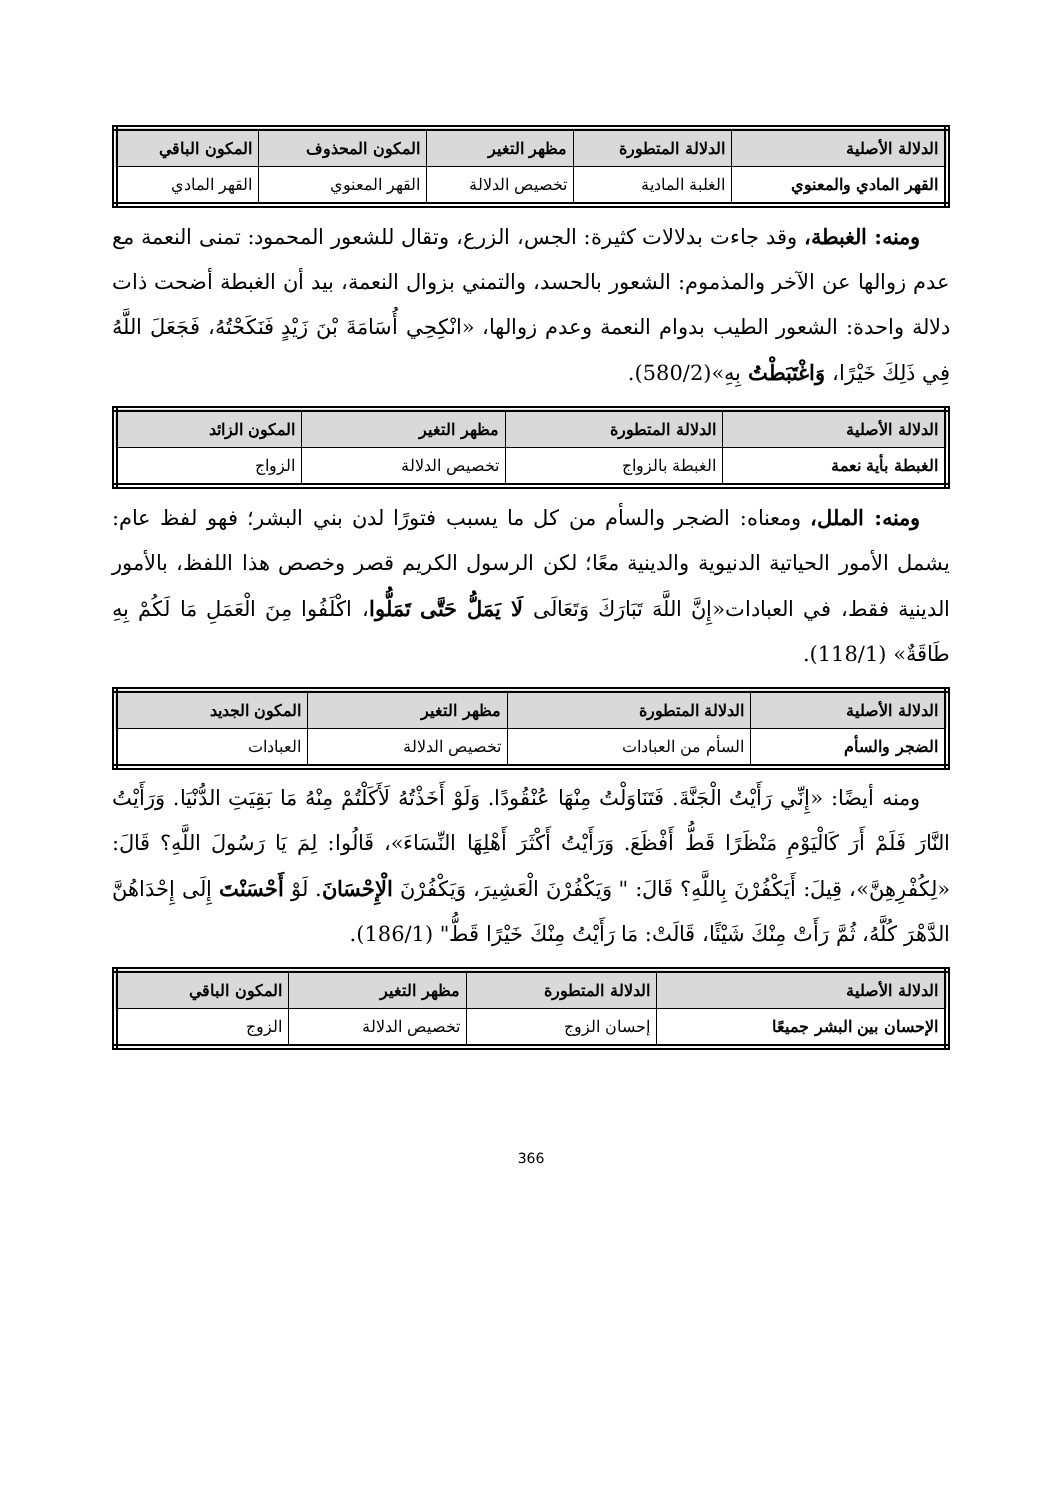| الدلالة الأصلية | الدلالة المتطورة | مظهر التغير | المكون المحذوف | المكون الباقي |
| --- | --- | --- | --- | --- |
| القهر المادي والمعنوي | الغلبة المادية | تخصيص الدلالة | القهر المعنوي | القهر المادي |
ومنه: الغبطة، وقد جاءت بدلالات كثيرة: الجس، الزرع، وتقال للشعور المحمود: تمنى النعمة مع عدم زوالها عن الآخر والمذموم: الشعور بالحسد، والتمني بزوال النعمة، بيد أن الغبطة أضحت ذات دلالة واحدة: الشعور الطيب بدوام النعمة وعدم زوالها، «انْكِحِي أُسَامَةَ بْنَ زَيْدٍ فَنَكَحْتُهُ، فَجَعَلَ اللَّهُ فِي ذَلِكَ خَيْرًا، وَاغْتَبَطْتُ بِهِ»(580/2).
| الدلالة الأصلية | الدلالة المتطورة | مظهر التغير | المكون الزائد |
| --- | --- | --- | --- |
| الغبطة بأية نعمة | الغبطة بالزواج | تخصيص الدلالة | الزواج |
ومنه: الملل، ومعناه: الضجر والسأم من كل ما يسبب فتورًا لدن بني البشر؛ فهو لفظ عام: يشمل الأمور الحياتية الدنيوية والدينية معًا؛ لكن الرسول الكريم قصر وخصص هذا اللفظ، بالأمور الدينية فقط، في العبادات«إِنَّ اللَّهَ تَبَارَكَ وَتَعَالَى لَا يَمَلُّ حَتَّى تَمَلُّوا، اكْلَفُوا مِنَ الْعَمَلِ مَا لَكُمْ بِهِ طَاقَةٌ» (118/1).
| الدلالة الأصلية | الدلالة المتطورة | مظهر التغير | المكون الجديد |
| --- | --- | --- | --- |
| الضجر والسأم | السأم من العبادات | تخصيص الدلالة | العبادات |
ومنه أيضًا: «إِنِّي رَأَيْتُ الْجَنَّةَ. فَتَنَاوَلْتُ مِنْهَا عُنْقُودًا. وَلَوْ أَخَذْتُهُ لَأَكَلْتُمْ مِنْهُ مَا بَقِيَتِ الدُّنْيَا. وَرَأَيْتُ النَّارَ فَلَمْ أَرَ كَالْيَوْمِ مَنْظَرًا قَطُّ أَفْظَعَ. وَرَأَيْتُ أَكْثَرَ أَهْلِهَا النِّسَاءَ»، قَالُوا: لِمَ يَا رَسُولَ اللَّهِ؟ قَالَ: «لِكُفْرِهِنَّ»، قِيلَ: أَيَكْفُرْنَ بِاللَّهِ؟ قَالَ: " وَيَكْفُرْنَ الْعَشِيرَ، وَيَكْفُرْنَ الْإِحْسَانَ. لَوْ أَحْسَنْتَ إِلَى إِحْدَاهُنَّ الدَّهْرَ كُلَّهُ، ثُمَّ رَأَتْ مِنْكَ شَيْئًا، قَالَتْ: مَا رَأَيْتُ مِنْكَ خَيْرًا قَطُّ" (186/1).
| الدلالة الأصلية | الدلالة المتطورة | مظهر التغير | المكون الباقي |
| --- | --- | --- | --- |
| الإحسان بين البشر جميعًا | إحسان الزوج | تخصيص الدلالة | الزوج |
366